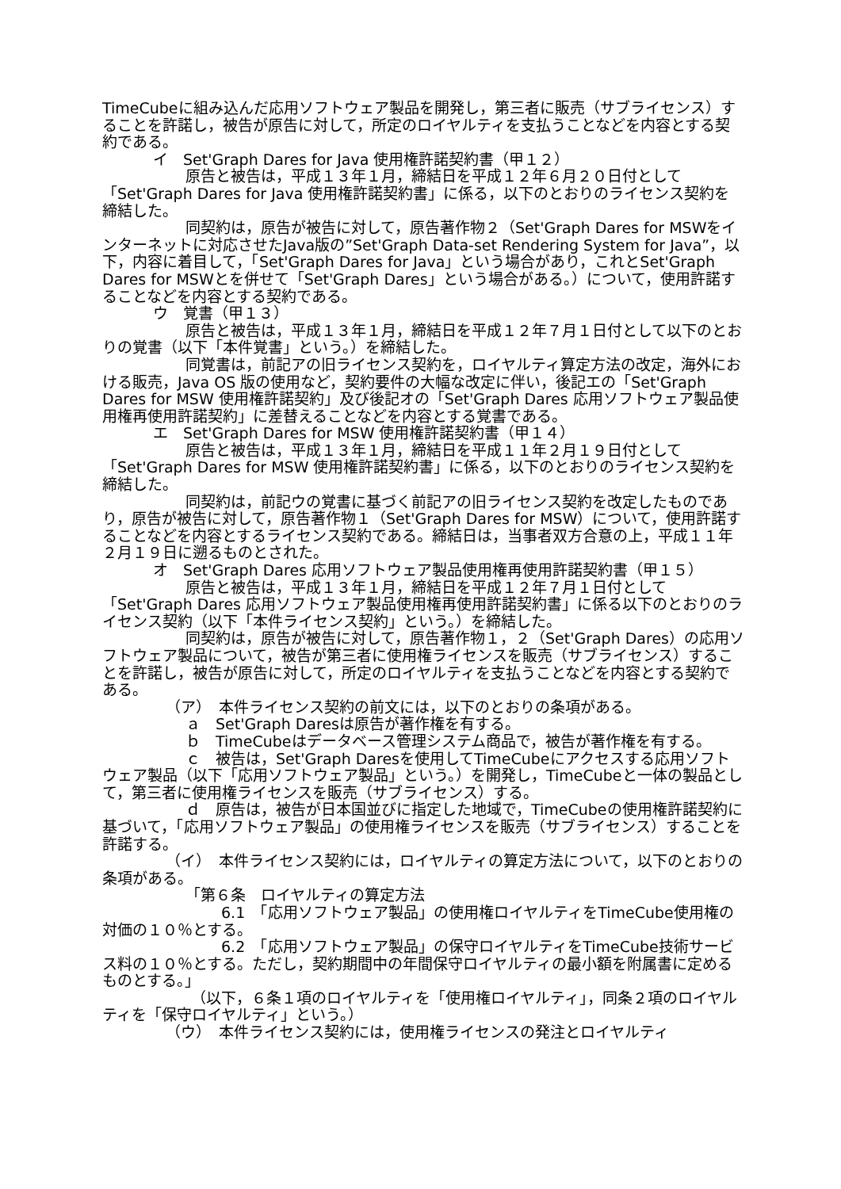TimeCubeに組み込んだ応用ソフトウェア製品を開発し，第三者に販売（サブライセンス）することを許諾し，被告が原告に対して，所定のロイヤルティを支払うことなどを内容とする契約である。
イ　Set'Graph Dares for Java 使用権許諾契約書（甲１２）
原告と被告は，平成１３年１月，締結日を平成１２年６月２０日付として「Set'Graph Dares for Java 使用権許諾契約書」に係る，以下のとおりのライセンス契約を締結した。
同契約は，原告が被告に対して，原告著作物２（Set'Graph Dares for MSWをインターネットに対応させたJava版の”Set'Graph Data-set Rendering System for Java”，以下，内容に着目して，「Set'Graph Dares for Java」という場合があり，これとSet'Graph Dares for MSWとを併せて「Set'Graph Dares」という場合がある。）について，使用許諾することなどを内容とする契約である。
ウ　覚書（甲１３）
原告と被告は，平成１３年１月，締結日を平成１２年７月１日付として以下のとおりの覚書（以下「本件覚書」という。）を締結した。
同覚書は，前記アの旧ライセンス契約を，ロイヤルティ算定方法の改定，海外における販売，Java OS 版の使用など，契約要件の大幅な改定に伴い，後記エの「Set'Graph Dares for MSW 使用権許諾契約」及び後記オの「Set'Graph Dares 応用ソフトウェア製品使用権再使用許諾契約」に差替えることなどを内容とする覚書である。
エ　Set'Graph Dares for MSW 使用権許諾契約書（甲１４）
原告と被告は，平成１３年１月，締結日を平成１１年２月１９日付として「Set'Graph Dares for MSW 使用権許諾契約書」に係る，以下のとおりのライセンス契約を締結した。
同契約は，前記ウの覚書に基づく前記アの旧ライセンス契約を改定したものであり，原告が被告に対して，原告著作物１（Set'Graph Dares for MSW）について，使用許諾することなどを内容とするライセンス契約である。締結日は，当事者双方合意の上，平成１１年２月１９日に遡るものとされた。
オ　Set'Graph Dares 応用ソフトウェア製品使用権再使用許諾契約書（甲１５）
原告と被告は，平成１３年１月，締結日を平成１２年７月１日付として「Set'Graph Dares 応用ソフトウェア製品使用権再使用許諾契約書」に係る以下のとおりのライセンス契約（以下「本件ライセンス契約」という。）を締結した。
同契約は，原告が被告に対して，原告著作物１，２（Set'Graph Dares）の応用ソフトウェア製品について，被告が第三者に使用権ライセンスを販売（サブライセンス）することを許諾し，被告が原告に対して，所定のロイヤルティを支払うことなどを内容とする契約である。
（ア）　本件ライセンス契約の前文には，以下のとおりの条項がある。
ａ　Set'Graph Daresは原告が著作権を有する。
ｂ　TimeCubeはデータベース管理システム商品で，被告が著作権を有する。
ｃ　被告は，Set'Graph Daresを使用してTimeCubeにアクセスする応用ソフトウェア製品（以下「応用ソフトウェア製品」という。）を開発し，TimeCubeと一体の製品として，第三者に使用権ライセンスを販売（サブライセンス）する。
ｄ　原告は，被告が日本国並びに指定した地域で，TimeCubeの使用権許諾契約に基づいて，「応用ソフトウェア製品」の使用権ライセンスを販売（サブライセンス）することを許諾する。
（イ）　本件ライセンス契約には，ロイヤルティの算定方法について，以下のとおりの条項がある。
「第６条　ロイヤルティの算定方法
6.1　「応用ソフトウェア製品」の使用権ロイヤルティをTimeCube使用権の対価の１０％とする。
6.2　「応用ソフトウェア製品」の保守ロイヤルティをTimeCube技術サービス料の１０％とする。ただし，契約期間中の年間保守ロイヤルティの最小額を附属書に定めるものとする。」
（以下，６条１項のロイヤルティを「使用権ロイヤルティ」，同条２項のロイヤルティを「保守ロイヤルティ」という。）
（ウ）　本件ライセンス契約には，使用権ライセンスの発注とロイヤルティ